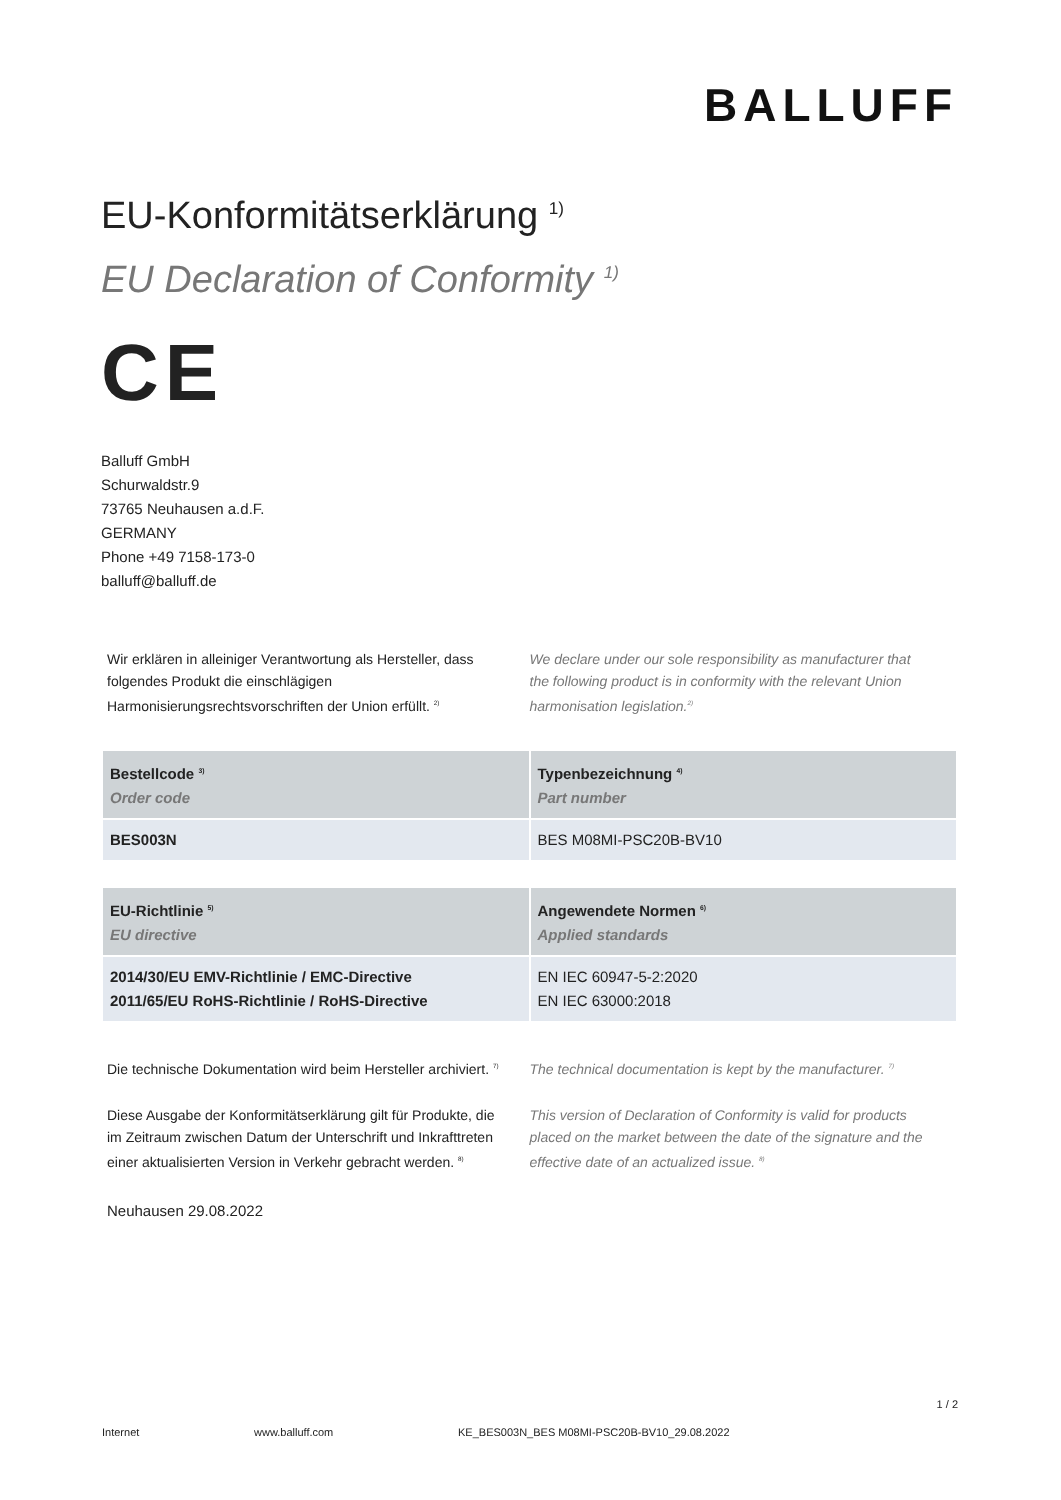BALLUFF
EU-Konformitätserklärung <sup>1)</sup>
EU Declaration of Conformity <sup>1)</sup>
CE
Balluff GmbH
Schurwaldstr.9
73765 Neuhausen a.d.F.
GERMANY
Phone +49 7158-173-0
balluff@balluff.de
Wir erklären in alleiniger Verantwortung als Hersteller, dass folgendes Produkt die einschlägigen Harmonisierungsrechtsvorschriften der Union erfüllt. <sup>2)</sup>
We declare under our sole responsibility as manufacturer that the following product is in conformity with the relevant Union harmonisation legislation.<sup>2)</sup>
| Bestellcode <sup>3)</sup> Order code | Typenbezeichnung <sup>4)</sup> Part number |
| --- | --- |
| BES003N | BES M08MI-PSC20B-BV10 |
| EU-Richtlinie <sup>5)</sup> EU directive | Angewendete Normen <sup>6)</sup> Applied standards |
| --- | --- |
| 2014/30/EU EMV-Richtlinie / EMC-Directive 2011/65/EU RoHS-Richtlinie / RoHS-Directive | EN IEC 60947-5-2:2020 EN IEC 63000:2018 |
Die technische Dokumentation wird beim Hersteller archiviert. <sup>7)</sup>
The technical documentation is kept by the manufacturer. <sup>7)</sup>
Diese Ausgabe der Konformitätserklärung gilt für Produkte, die im Zeitraum zwischen Datum der Unterschrift und Inkrafttreten einer aktualisierten Version in Verkehr gebracht werden. <sup>8)</sup>
This version of Declaration of Conformity is valid for products placed on the market between the date of the signature and the effective date of an actualized issue. <sup>8)</sup>
Neuhausen 29.08.2022
1 / 2
Internet www.balluff.com KE_BES003N_BES M08MI-PSC20B-BV10_29.08.2022